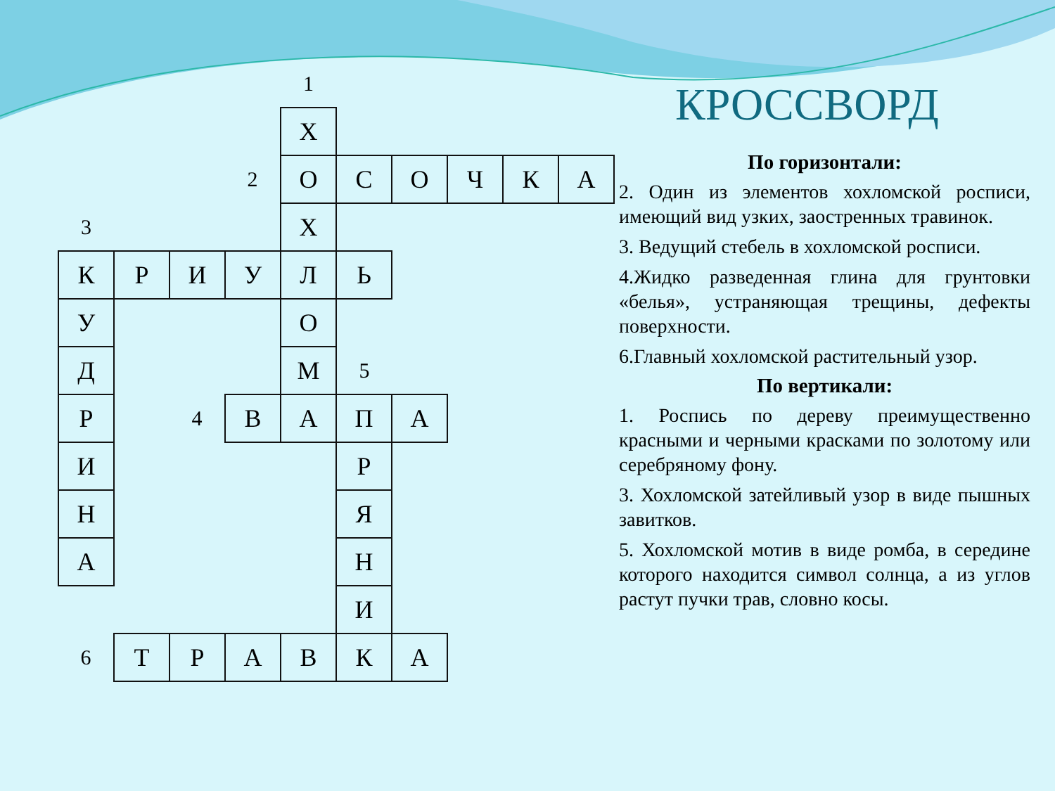| | | | | 1 | | | | | |
| | | | | Х | | | | | |
| | | | 2 | О | С | О | Ч | К | А |
| 3 | | | | Х | | | | | |
| К | Р | И | У | Л | Ь | | | | |
| У | | | | О | | | | | |
| Д | | | | М | 5 | | | | |
| Р | | 4 | В | А | П | А | | | |
| И | | | | | Р | | | | |
| Н | | | | | Я | | | | |
| А | | | | | Н | | | | |
| | | | | | И | | | | |
| 6 | Т | Р | А | В | К | А | | | |
КРОССВОРД
По горизонтали:
2. Один из элементов хохломской росписи, имеющий вид узких, заостренных травинок.
3. Ведущий стебель в хохломской росписи.
4.Жидко разведенная глина для грунтовки «белья», устраняющая трещины, дефекты поверхности.
6.Главный хохломской растительный узор.
По вертикали:
1. Роспись по дереву преимущественно красными и черными красками по золотому или серебряному фону.
3. Хохломской затейливый узор в виде пышных завитков.
5. Хохломской мотив в виде ромба, в середине которого находится символ солнца, а из углов растут пучки трав, словно косы.